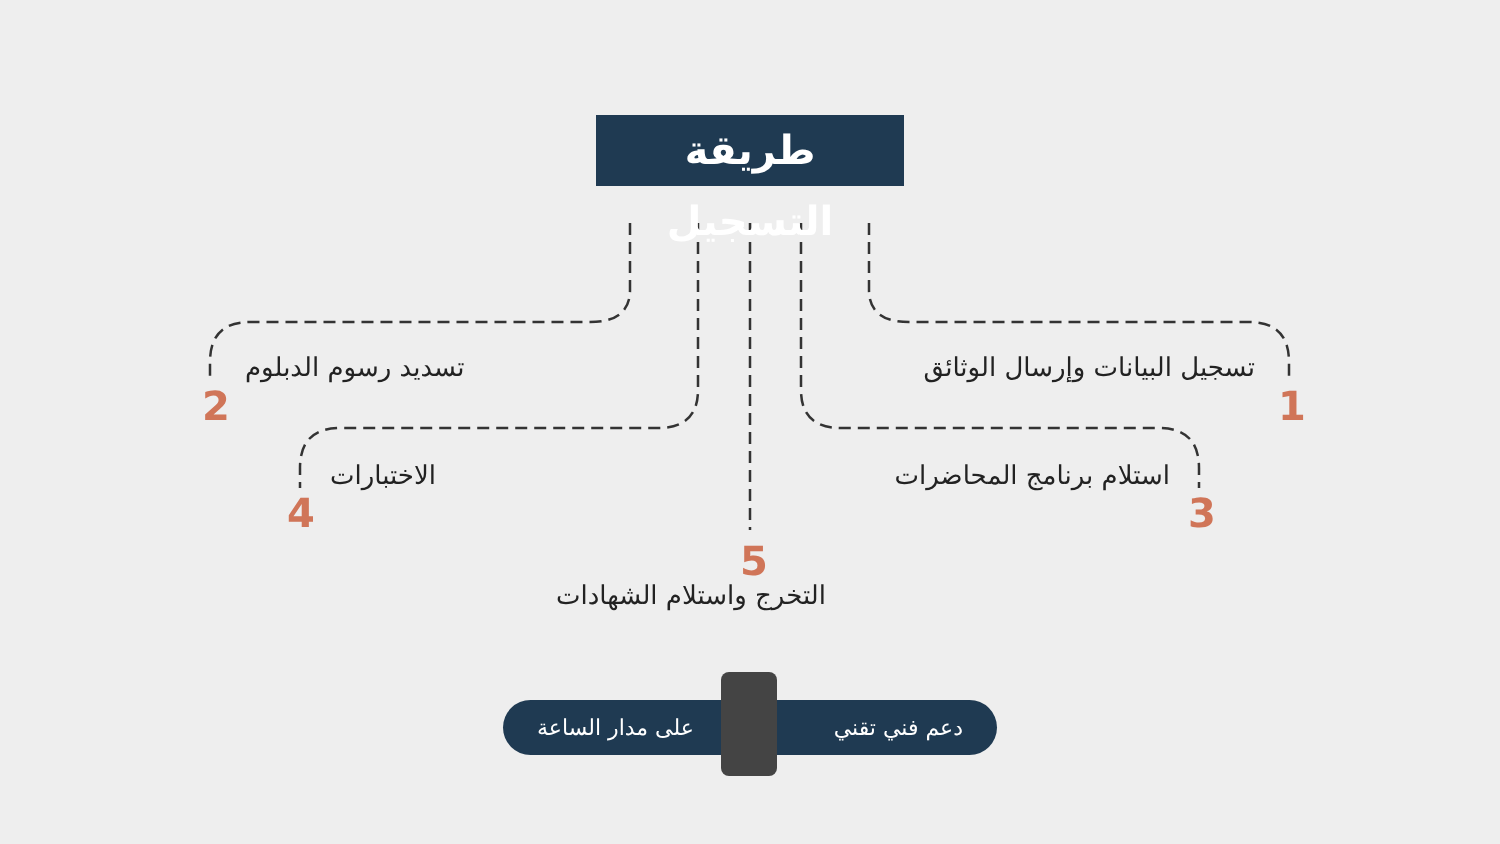طريقة التسجيل
تسجيل البيانات وإرسال الوثائق
1
تسديد رسوم الدبلوم
2
استلام برنامج المحاضرات
3
الاختبارات
4
5
التخرج واستلام الشهادات
دعم فني تقني على مدار الساعة